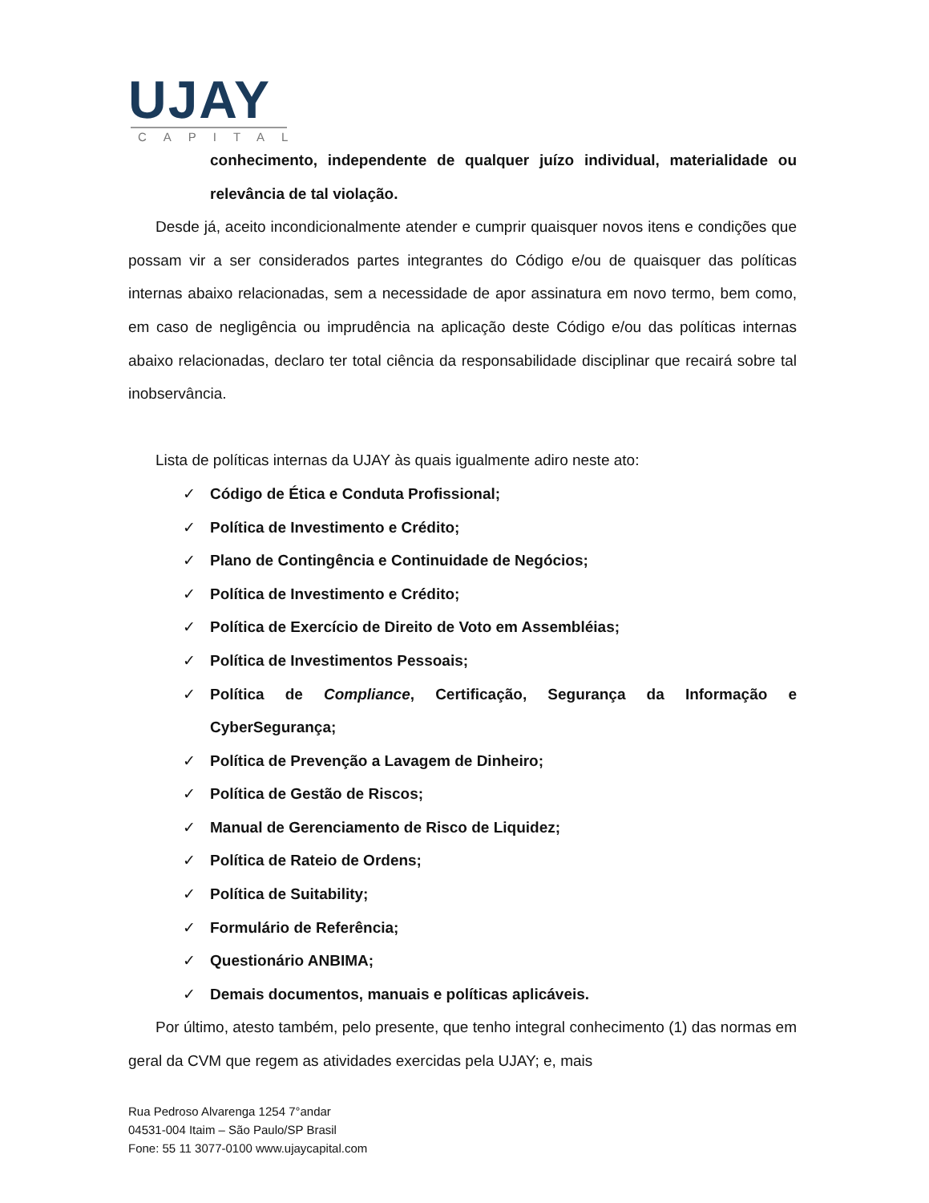UJAY
CAPITAL
conhecimento, independente de qualquer juízo individual, materialidade ou relevância de tal violação.
Desde já, aceito incondicionalmente atender e cumprir quaisquer novos itens e condições que possam vir a ser considerados partes integrantes do Código e/ou de quaisquer das políticas internas abaixo relacionadas, sem a necessidade de apor assinatura em novo termo, bem como, em caso de negligência ou imprudência na aplicação deste Código e/ou das políticas internas abaixo relacionadas, declaro ter total ciência da responsabilidade disciplinar que recairá sobre tal inobservância.
Lista de políticas internas da UJAY às quais igualmente adiro neste ato:
✓ Código de Ética e Conduta Profissional;
✓ Política de Investimento e Crédito;
✓ Plano de Contingência e Continuidade de Negócios;
✓ Política de Investimento e Crédito;
✓ Política de Exercício de Direito de Voto em Assembléias;
✓ Política de Investimentos Pessoais;
✓ Política de Compliance, Certificação, Segurança da Informação e CyberSegurança;
✓ Política de Prevenção a Lavagem de Dinheiro;
✓ Política de Gestão de Riscos;
✓ Manual de Gerenciamento de Risco de Liquidez;
✓ Política de Rateio de Ordens;
✓ Política de Suitability;
✓ Formulário de Referência;
✓ Questionário ANBIMA;
✓ Demais documentos, manuais e políticas aplicáveis.
Por último, atesto também, pelo presente, que tenho integral conhecimento (1) das normas em geral da CVM que regem as atividades exercidas pela UJAY; e, mais
Rua Pedroso Alvarenga 1254 7°andar
04531-004 Itaim – São Paulo/SP Brasil
Fone: 55 11 3077-0100 www.ujaycapital.com